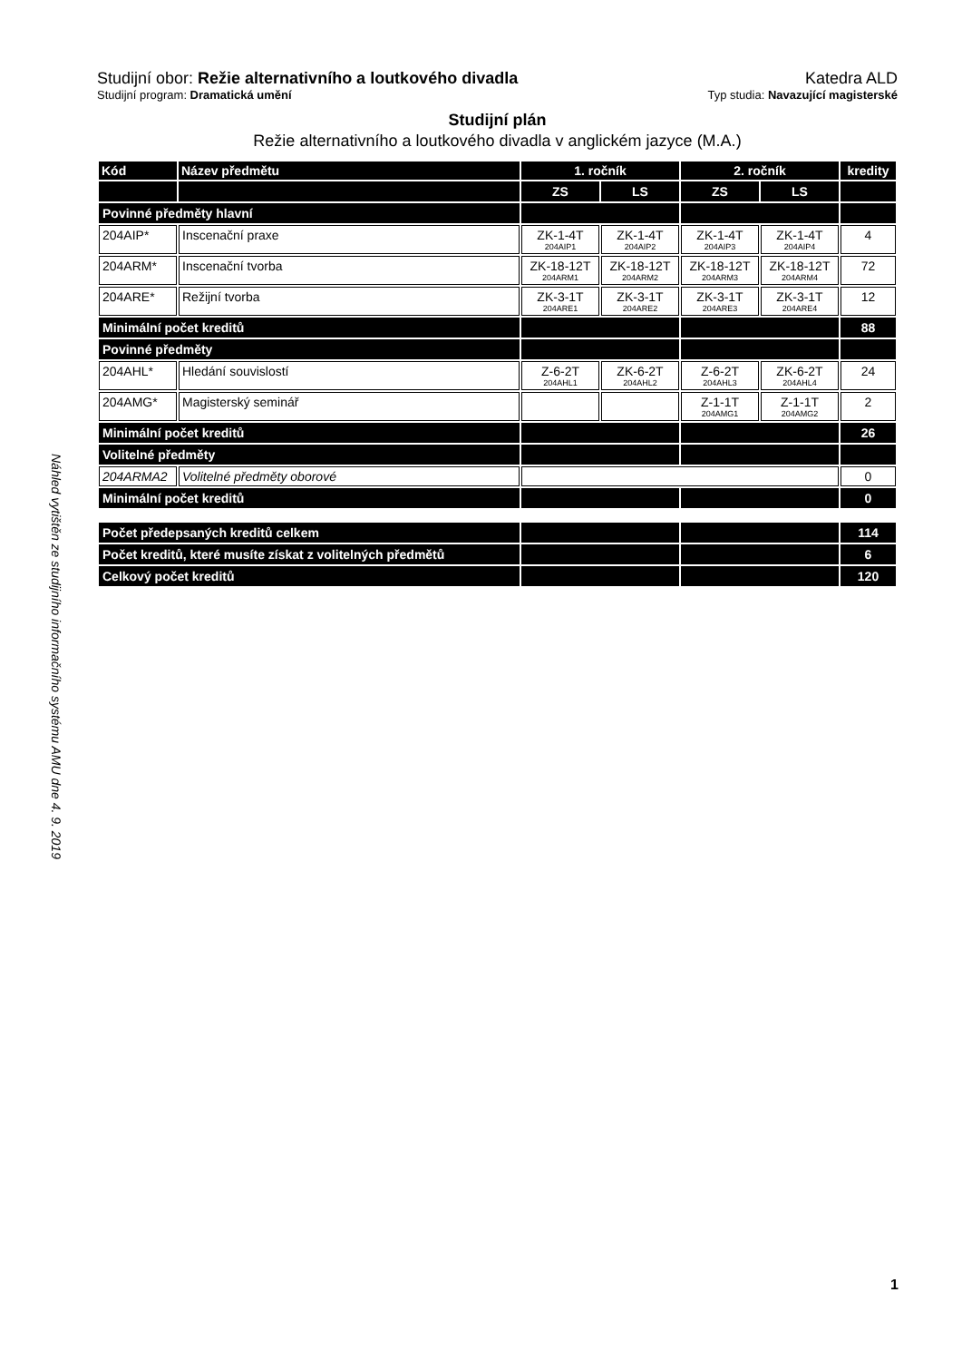Náhled vytištěn ze studijního informačního systému AMU dne 4. 9. 2019
Studijní obor: Režie alternativního a loutkového divadla Katedra ALD
Studijní program: Dramatická umění Typ studia: Navazující magisterské
Studijní plán
Režie alternativního a loutkového divadla v anglickém jazyce (M.A.)
| Kód | Název předmětu | 1. ročník | | 2. ročník | | kredity |
| --- | --- | --- | --- | --- | --- | --- |
| | | ZS | LS | ZS | LS | |
| Povinné předměty hlavní | | | | | | |
| 204AIP* | Inscenační praxe | ZK-1-4T 204AIP1 | ZK-1-4T 204AIP2 | ZK-1-4T 204AIP3 | ZK-1-4T 204AIP4 | 4 |
| 204ARM* | Inscenační tvorba | ZK-18-12T 204ARM1 | ZK-18-12T 204ARM2 | ZK-18-12T 204ARM3 | ZK-18-12T 204ARM4 | 72 |
| 204ARE* | Režijní tvorba | ZK-3-1T 204ARE1 | ZK-3-1T 204ARE2 | ZK-3-1T 204ARE3 | ZK-3-1T 204ARE4 | 12 |
| Minimální počet kreditů | | | | | | 88 |
| Povinné předměty | | | | | | |
| 204AHL* | Hledání souvislostí | Z-6-2T 204AHL1 | ZK-6-2T 204AHL2 | Z-6-2T 204AHL3 | ZK-6-2T 204AHL4 | 24 |
| 204AMG* | Magisterský seminář | | | Z-1-1T 204AMG1 | Z-1-1T 204AMG2 | 2 |
| Minimální počet kreditů | | | | | | 26 |
| Volitelné předměty | | | | | | |
| 204ARMA2 | Volitelné předměty oborové | | | | | 0 |
| Minimální počet kreditů | | | | | | 0 |
| Počet předepsaných kreditů celkem | | | | | | 114 |
| Počet kreditů, které musíte získat z volitelných předmětů | | | | | | 6 |
| Celkový počet kreditů | | | | | | 120 |
1